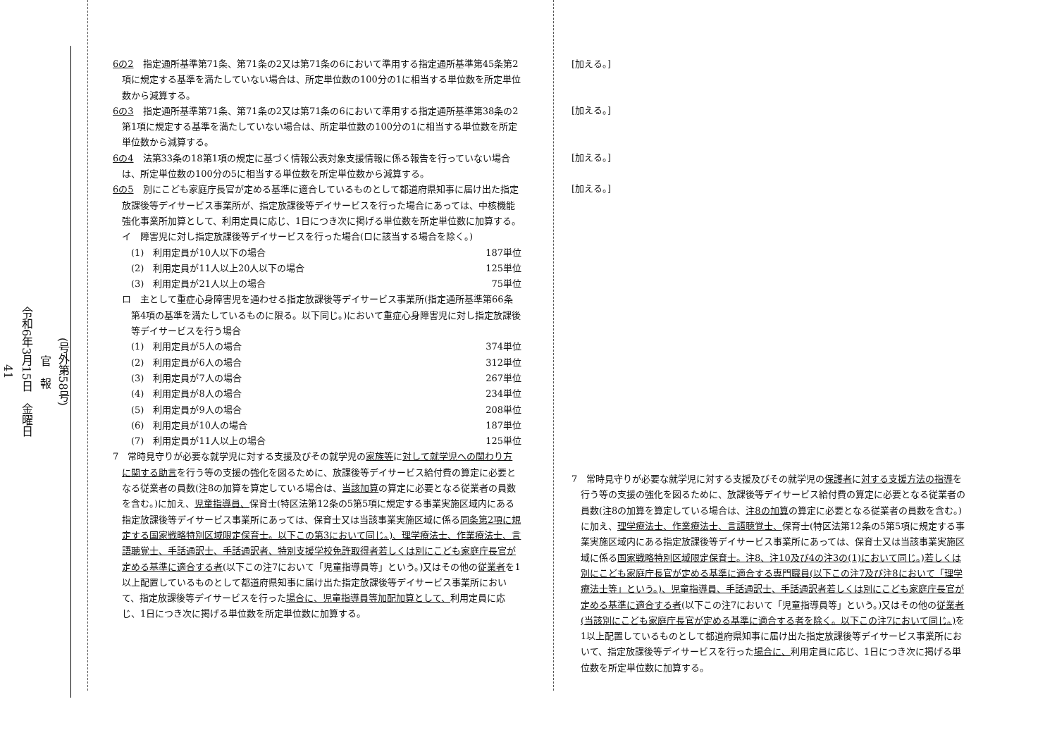(号外第58号)
官　報
令和6年3月15日　金曜日
41
6の2　指定通所基準第71条、第71条の2又は第71条の6において準用する指定通所基準第45条第2項に規定する基準を満たしていない場合は、所定単位数の100分の1に相当する単位数を所定単位数から減算する。
6の3　指定通所基準第71条、第71条の2又は第71条の6において準用する指定通所基準第38条の2第1項に規定する基準を満たしていない場合は、所定単位数の100分の1に相当する単位数を所定単位数から減算する。
6の4　法第33条の18第1項の規定に基づく情報公表対象支援情報に係る報告を行っていない場合は、所定単位数の100分の5に相当する単位数を所定単位数から減算する。
6の5　別にこども家庭庁長官が定める基準に適合しているものとして都道府県知事に届け出た指定放課後等デイサービス事業所が、指定放課後等デイサービスを行った場合にあっては、中核機能強化事業所加算として、利用定員に応じ、1日につき次に掲げる単位数を所定単位数に加算する。
イ　障害児に対し指定放課後等デイサービスを行った場合(ロに該当する場合を除く。)
(1)　利用定員が10人以下の場合 187単位
(2)　利用定員が11人以上20人以下の場合 125単位
(3)　利用定員が21人以上の場合 75単位
ロ　主として重症心身障害児を通わせる指定放課後等デイサービス事業所(指定通所基準第66条第4項の基準を満たしているものに限る。以下同じ。)において重症心身障害児に対し指定放課後等デイサービスを行う場合
(1)　利用定員が5人の場合 374単位
(2)　利用定員が6人の場合 312単位
(3)　利用定員が7人の場合 267単位
(4)　利用定員が8人の場合 234単位
(5)　利用定員が9人の場合 208単位
(6)　利用定員が10人の場合 187単位
(7)　利用定員が11人以上の場合 125単位
7　常時見守りが必要な就学児に対する支援及びその就学児の家族等に対して就学児への関わり方に関する助言を行う等の支援の強化を図るために、放課後等デイサービス給付費の算定に必要となる従業者の員数(注8の加算を算定している場合は、当該加算の算定に必要となる従業者の員数を含む。)に加え、児童指導員、保育士(特区法第12条の5第5項に規定する事業実施区域内にある指定放課後等デイサービス事業所にあっては、保育士又は当該事業実施区域に係る同条第2項に規定する国家戦略特別区域限定保育士。以下この第3において同じ。)、理学療法士、作業療法士、言語聴覚士、手話通訳士、手話通訳者、特別支援学校免許取得者若しくは別にこども家庭庁長官が定める基準に適合する者(以下この注7において「児童指導員等」という。)又はその他の従業者を1以上配置しているものとして都道府県知事に届け出た指定放課後等デイサービス事業所において、指定放課後等デイサービスを行った場合に、児童指導員等加配加算として、利用定員に応じ、1日につき次に掲げる単位数を所定単位数に加算する。
[加える。]
[加える。]
[加える。]
[加える。]
7　常時見守りが必要な就学児に対する支援及びその就学児の保護者に対する支援方法の指導を行う等の支援の強化を図るために、放課後等デイサービス給付費の算定に必要となる従業者の員数(注8の加算を算定している場合は、注8の加算の算定に必要となる従業者の員数を含む。)に加え、理学療法士、作業療法士、言語聴覚士、保育士(特区法第12条の5第5項に規定する事業実施区域内にある指定放課後等デイサービス事業所にあっては、保育士又は当該事業実施区域に係る国家戦略特別区域限定保育士。注8、注10及び4の注3の(1)において同じ。)若しくは別にこども家庭庁長官が定める基準に適合する専門職員(以下この注7及び注8において「理学療法士等」という。)、児童指導員、手話通訳士、手話通訳者若しくは別にこども家庭庁長官が定める基準に適合する者(以下この注7において「児童指導員等」という。)又はその他の従業者(当該別にこども家庭庁長官が定める基準に適合する者を除く。以下この注7において同じ。) を1以上配置しているものとして都道府県知事に届け出た指定放課後等デイサービス事業所において、指定放課後等デイサービスを行った場合に、利用定員に応じ、1日につき次に掲げる単位数を所定単位数に加算する。